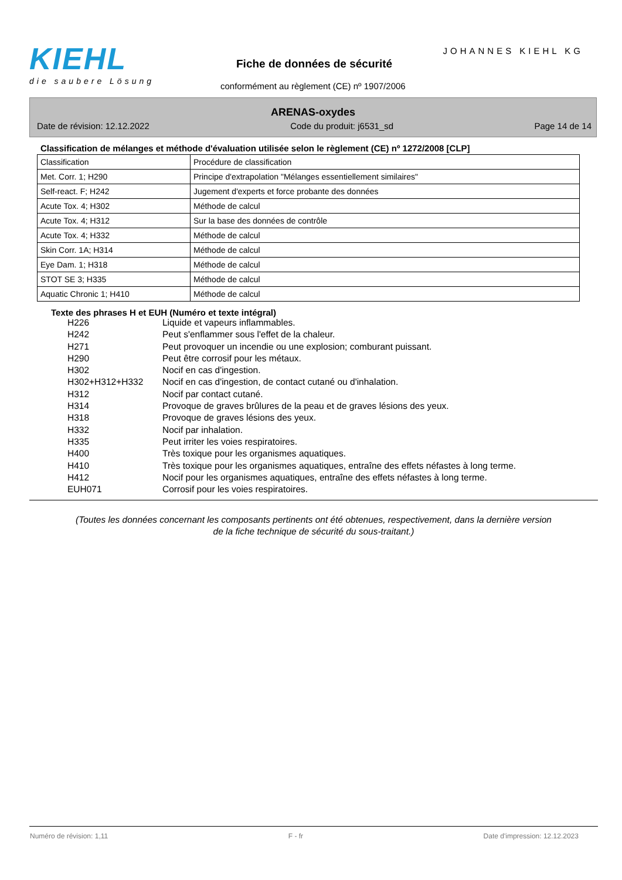KIEHL
die saubere Lösung
JOHANNES KIEHL KG
Fiche de données de sécurité
conformément au règlement (CE) nº 1907/2006
ARENAS-oxydes
Date de révision: 12.12.2022 Code du produit: j6531_sd Page 14 de 14
Classification de mélanges et méthode d'évaluation utilisée selon le règlement (CE) nº 1272/2008 [CLP]
| Classification | Procédure de classification |
| Met. Corr. 1; H290 | Principe d'extrapolation "Mélanges essentiellement similaires" |
| Self-react. F; H242 | Jugement d'experts et force probante des données |
| Acute Tox. 4; H302 | Méthode de calcul |
| Acute Tox. 4; H312 | Sur la base des données de contrôle |
| Acute Tox. 4; H332 | Méthode de calcul |
| Skin Corr. 1A; H314 | Méthode de calcul |
| Eye Dam. 1; H318 | Méthode de calcul |
| STOT SE 3; H335 | Méthode de calcul |
| Aquatic Chronic 1; H410 | Méthode de calcul |
Texte des phrases H et EUH (Numéro et texte intégral)
H226 Liquide et vapeurs inflammables.
H242 Peut s'enflammer sous l'effet de la chaleur.
H271 Peut provoquer un incendie ou une explosion; comburant puissant.
H290 Peut être corrosif pour les métaux.
H302 Nocif en cas d'ingestion.
H302+H312+H332 Nocif en cas d'ingestion, de contact cutané ou d'inhalation.
H312 Nocif par contact cutané.
H314 Provoque de graves brûlures de la peau et de graves lésions des yeux.
H318 Provoque de graves lésions des yeux.
H332 Nocif par inhalation.
H335 Peut irriter les voies respiratoires.
H400 Très toxique pour les organismes aquatiques.
H410 Très toxique pour les organismes aquatiques, entraîne des effets néfastes à long terme.
H412 Nocif pour les organismes aquatiques, entraîne des effets néfastes à long terme.
EUH071 Corrosif pour les voies respiratoires.
(Toutes les données concernant les composants pertinents ont été obtenues, respectivement, dans la dernière version de la fiche technique de sécurité du sous-traitant.)
Numéro de révision: 1,11 F - fr Date d'impression: 12.12.2023